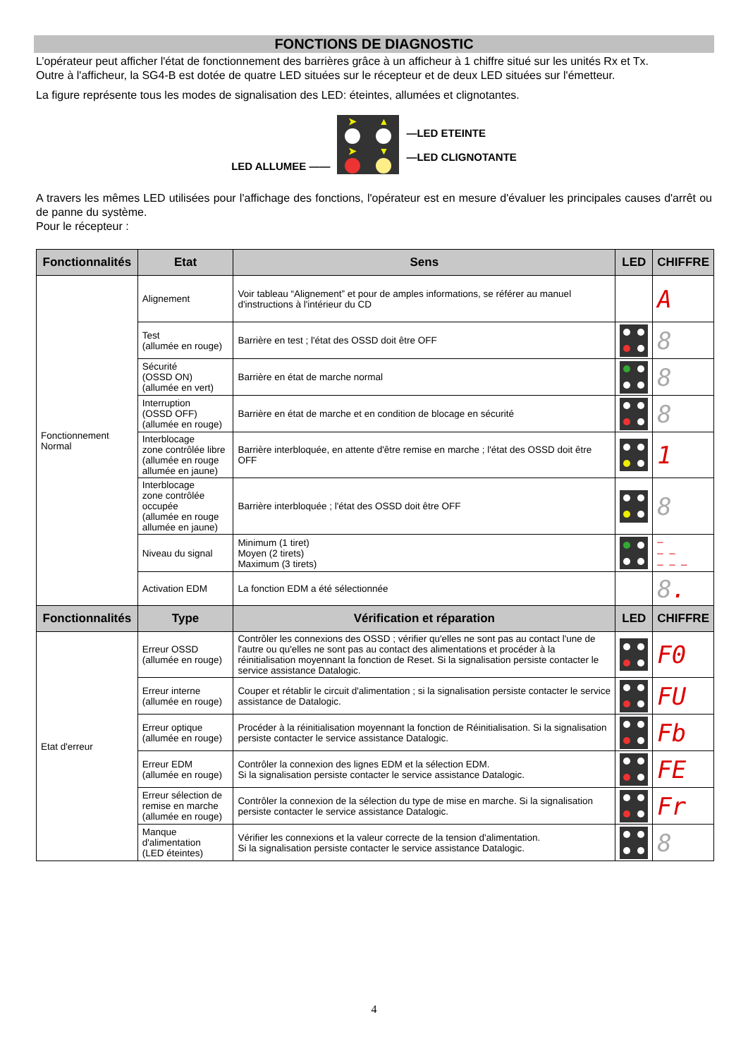FONCTIONS DE DIAGNOSTIC
L’opérateur peut afficher l'état de fonctionnement des barrières grâce à un afficheur à 1 chiffre situé sur les unités Rx et Tx.
Outre à l'afficheur, la SG4-B est dotée de quatre LED situées sur le récepteur et de deux LED situées sur l'émetteur.
La figure représente tous les modes de signalisation des LED: éteintes, allumées et clignotantes.
LED ALLUMEE ——
➤ ▲
➤ ▼
—LED ETEINTE
—LED CLIGNOTANTE
A travers les mêmes LED utilisées pour l'affichage des fonctions, l'opérateur est en mesure d'évaluer les principales causes d'arrêt ou de panne du système.
Pour le récepteur :
| Fonctionnalités | Etat | Sens | LED | CHIFFRE |
| --- | --- | --- | --- | --- |
| Fonctionnement Normal | Alignement | Voir tableau “Alignement” et pour de amples informations, se référer au manuel d'instructions à l'intérieur du CD | | A |
| | Test (allumée en rouge) | Barrière en test ; l'état des OSSD doit être OFF | | 8 |
| | Sécurité (OSSD ON) (allumée en vert) | Barrière en état de marche normal | | 8 |
| | Interruption (OSSD OFF) (allumée en rouge) | Barrière en état de marche et en condition de blocage en sécurité | | 8 |
| | Interblocage zone contrôlée libre (allumée en rouge allumée en jaune) | Barrière interbloquée, en attente d'être remise en marche ; l'état des OSSD doit être OFF | | 1 |
| | Interblocage zone contrôlée occupée (allumée en rouge allumée en jaune) | Barrière interbloquée ; l'état des OSSD doit être OFF | | 8 |
| | Niveau du signal | Minimum (1 tiret) Moyen (2 tirets) Maximum (3 tirets) | | – – – – – – |
| | Activation EDM | La fonction EDM a été sélectionnée | | 8 . |
| Fonctionnalités | Type | Vérification et réparation | LED | CHIFFRE |
| Etat d'erreur | Erreur OSSD (allumée en rouge) | Contrôler les connexions des OSSD ; vérifier qu'elles ne sont pas au contact l'une de l'autre ou qu'elles ne sont pas au contact des alimentations et procéder à la réinitialisation moyennant la fonction de Reset. Si la signalisation persiste contacter le service assistance Datalogic. | | F0 |
| | Erreur interne (allumée en rouge) | Couper et rétablir le circuit d'alimentation ; si la signalisation persiste contacter le service assistance de Datalogic. | | FU |
| | Erreur optique (allumée en rouge) | Procéder à la réinitialisation moyennant la fonction de Réinitialisation. Si la signalisation persiste contacter le service assistance Datalogic. | | Fb |
| | Erreur EDM (allumée en rouge) | Contrôler la connexion des lignes EDM et la sélection EDM. Si la signalisation persiste contacter le service assistance Datalogic. | | FE |
| | Erreur sélection de remise en marche (allumée en rouge) | Contrôler la connexion de la sélection du type de mise en marche. Si la signalisation persiste contacter le service assistance Datalogic. | | Fr |
| | Manque d'alimentation (LED éteintes) | Vérifier les connexions et la valeur correcte de la tension d'alimentation. Si la signalisation persiste contacter le service assistance Datalogic. | | 8 |
4